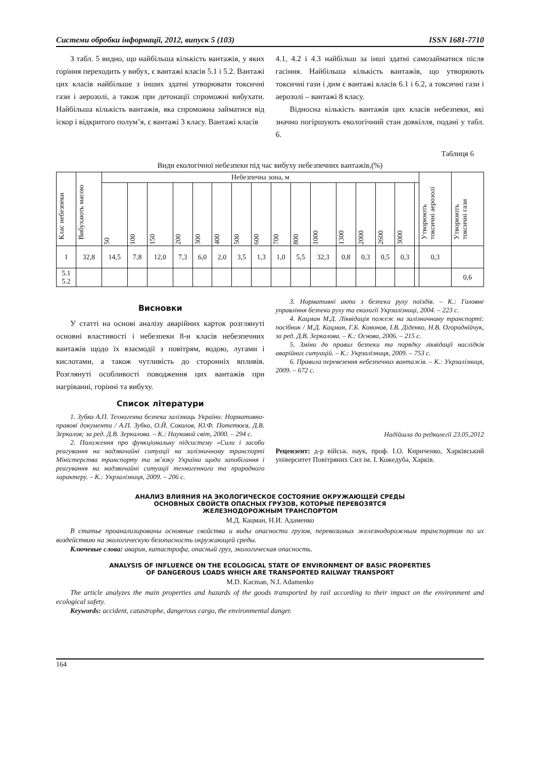Системи обробки інформації, 2012, випуск 5 (103) ISSN 1681-7710
З табл. 5 видно, що найбільша кількість вантажів, у яких горіння переходить у вибух, є вантажі класів 5.1 і 5.2. Вантажі цих класів найбільше з інших здатні утворювати токсичні гази і аерозолі, а також при детонації спроможні вибухати. Найбільша кількість вантажів, яка спроможна займатися від іскор і відкритого полум’я, є вантажі 3 класу. Вантажі класів
4.1, 4.2 і 4.3 найбільш за інші здатні самозайматися після гасіння. Найбільша кількість вантажів, що утворюють токсичні гази і дим є вантажі класів 6.1 і 6.2, а токсичні гази і аерозолі – вантажі 8 класу.
Відносна кількість вантажів цих класів небезпеки, які значно погіршують екологічний стан довкілля, подані у табл. 6.
Таблиця 6
Види екологічної небезпеки під час вибуху небезпечних вантажів,(%)
| Клас небезпеки | Вибухають масою | Небезпечна зона, м | | | | | | | | | | | | | | | | Утворюють токсичні аерозолі | Утворюють токсичні гази |
| --- | --- | --- | --- | --- | --- | --- | --- | --- | --- | --- | --- | --- | --- | --- | --- | --- | --- | --- | --- |
| | | 50 | 100 | 150 | 200 | 300 | 400 | 500 | 600 | 700 | 800 | 1000 | 1300 | 2000 | 2600 | 3000 | | | |
| 1 | 32,8 | 14,5 | 7,8 | 12,0 | 7,3 | 6,0 | 2,0 | 3,5 | 1,3 | 1,0 | 5,5 | 32,3 | 0,8 | 0,3 | 0,5 | 0,3 | | 0,3 | |
| 5.1 5.2 | | | | | | | | | | | | | | | | | | | 0,6 |
Висновки
У статті на основі аналізу аварійних карток розглянуті основні властивості і небезпеки 8-и класів небезпечних вантажів щодо їх взаємодії з повітрям, водою, лугами і кислотами, а також чутливість до сторонніх впливів. Розглянуті особливості поводження цих вантажів при нагріванні, горінні та вибуху.
Список літератури
1. Зубко А.П. Техногенна безпека залізниць України: Нормативно-правові документи / А.П. Зубко, О.Й. Соколов, Ю.Ф. Потетюєв, Д.В. Зеркалов; за ред. Д.В. Зеркалова. – К.: Науковий світ, 2000. – 294 с.
2. Положення про функціональну підсистему «Сили і засоби реагування на надзвичайні ситуації на залізничному транспорті Міністерства транспорту та зв’язку України щодо запобігання і реагування на надзвичайні ситуації техногенного та природного характеру. – К.: Укрзалізниця, 2009. – 206 с.
3. Нормативні акти з безпеки руху поїздів. – К.: Головне управління безпеки руху та екології Укрзалізниці, 2004. – 223 с.
4. Кацман М.Д. Ліквідація пожеж на залізничному транспорті: посібник / М.Д. Кацман, Г.Б. Кононов, І.В. Діденко, Н.В. Огороднійчук, за ред. Д.В. Зеркалова. – К.: Основа, 2006. – 215 с.
5. Зміни до правил безпеки та порядку ліквідації наслідків аварійних ситуацій. – К.: Укрзалізниця, 2009. – 753 с.
6. Правила перевезення небезпечних вантажів. – К.: Укрзалізниця, 2009. – 672 с.
Надійшла до редколегії 23.05.2012
Рецензент: д-р військ. наук, проф. І.О. Кириченко, Харківський університет Повітряних Сил ім. І. Кожедуба, Харків.
АНАЛИЗ ВЛИЯНИЯ НА ЭКОЛОГИЧЕСКОЕ СОСТОЯНИЕ ОКРУЖАЮЩЕЙ СРЕДЫ
ОСНОВНЫХ СВОЙСТВ ОПАСНЫХ ГРУЗОВ, КОТОРЫЕ ПЕРЕВОЗЯТСЯ
ЖЕЛЕЗНОДОРОЖНЫМ ТРАНСПОРТОМ
М.Д. Кацман, Н.И. Адаменко
В статье проанализированы основные свойства и виды опасности грузов, перевозимых железнодорожным транспортом по их воздействию на экологическую безопасность окружающей среды.
Ключевые слова: авария, катастрофа, опасный груз, экологическая опасность.
ANALYSIS OF INFLUENCE ON THE ECOLOGICAL STATE OF ENVIRONMENT OF BASIC PROPERTIES
OF DANGEROUS LOADS WHICH ARE TRANSPORTED RAILWAY TRANSPORT
M.D. Kacman, N.I. Adamenko
The article analyzes the main properties and hazards of the goods transported by rail according to their impact on the environment and ecological safety.
Keywords: accident, catastrophe, dangerous cargo, the environmental danger.
164